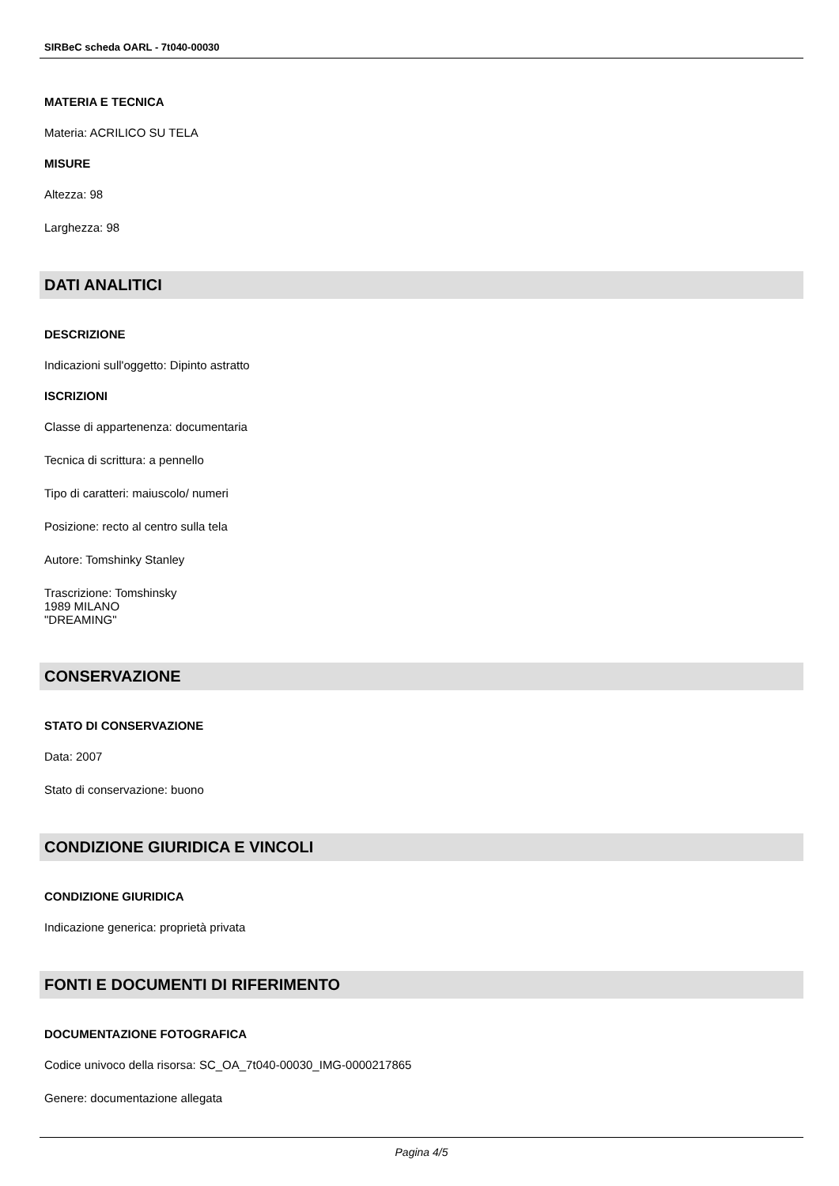SIRBeC scheda OARL - 7t040-00030
MATERIA E TECNICA
Materia: ACRILICO SU TELA
MISURE
Altezza: 98
Larghezza: 98
DATI ANALITICI
DESCRIZIONE
Indicazioni sull'oggetto: Dipinto astratto
ISCRIZIONI
Classe di appartenenza: documentaria
Tecnica di scrittura: a pennello
Tipo di caratteri: maiuscolo/ numeri
Posizione: recto al centro sulla tela
Autore: Tomshinky Stanley
Trascrizione: Tomshinsky
1989 MILANO
"DREAMING"
CONSERVAZIONE
STATO DI CONSERVAZIONE
Data: 2007
Stato di conservazione: buono
CONDIZIONE GIURIDICA E VINCOLI
CONDIZIONE GIURIDICA
Indicazione generica: proprietà privata
FONTI E DOCUMENTI DI RIFERIMENTO
DOCUMENTAZIONE FOTOGRAFICA
Codice univoco della risorsa: SC_OA_7t040-00030_IMG-0000217865
Genere: documentazione allegata
Pagina 4/5